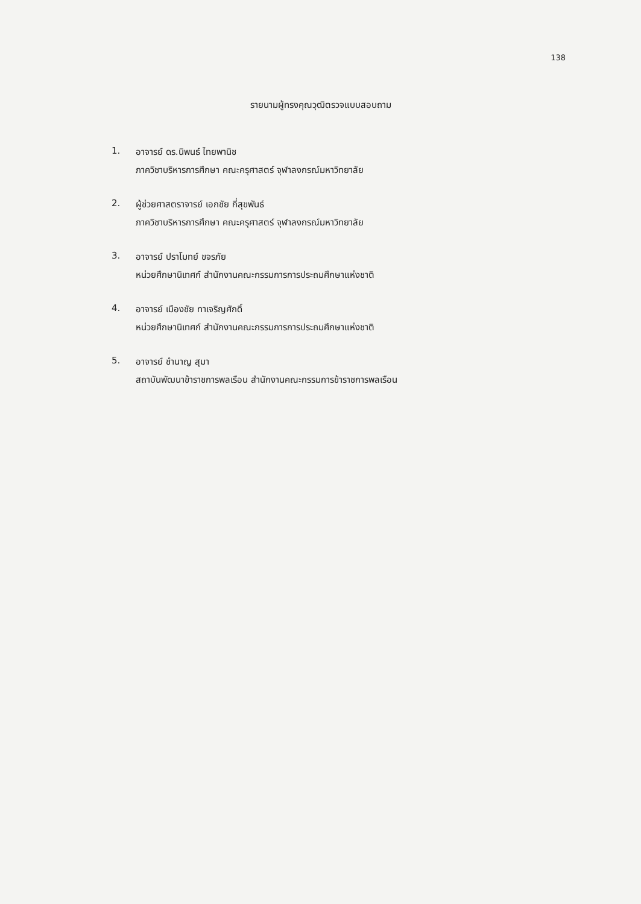138
รายนามผู้ทรงคุณวุฒิตรวจแบบสอบถาม
1. อาจารย์ ดร.นิพนธ์ ไทยพานิช
ภาควิชาบริหารการศึกษา คณะครุศาสตร์ จุฬาลงกรณ์มหาวิทยาลัย
2. ผู้ช่วยศาสตราจารย์ เอกชัย กี่สุขพันธ์
ภาควิชาบริหารการศึกษา คณะครุศาสตร์ จุฬาลงกรณ์มหาวิทยาลัย
3. อาจารย์ ปราโมทย์ ขจรภัย
หน่วยศึกษานิเทศก์ สำนักงานคณะกรรมการการประถมศึกษาแห่งชาติ
4. อาจารย์ เมืองชัย ทาเจริญศักดิ์
หน่วยศึกษานิเทศก์ สำนักงานคณะกรรมการการประถมศึกษาแห่งชาติ
5. อาจารย์ ชำนาญ สุมา
สถาบันพัฒนาข้าราชการพลเรือน สำนักงานคณะกรรมการข้าราชการพลเรือน